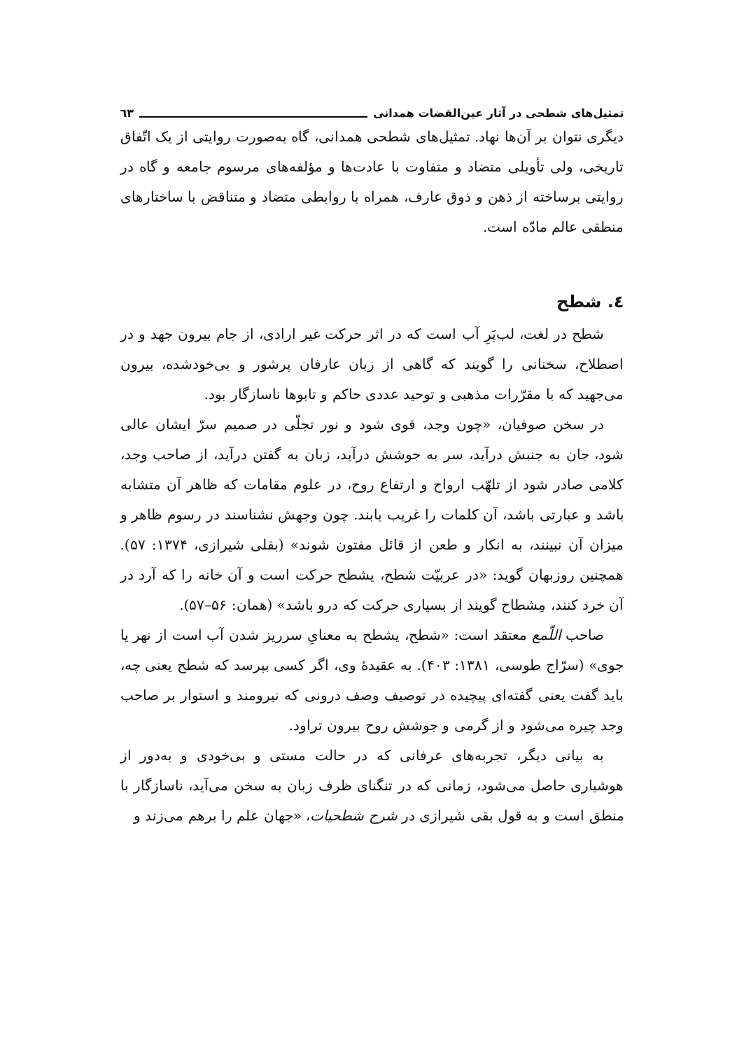تمثیل‌های شطحی در آثار عین‌القضات همدانی ٦٣
دیگری نتوان بر آن‌ها نهاد. تمثیل‌های شطحی همدانی، گاه به‌صورت روایتی از یک اتّفاق تاریخی، ولی تأویلی متضاد و متفاوت با عادت‌ها و مؤلفه‌های مرسوم جامعه و گاه در روایتی برساخته از ذهن و ذوق عارف، همراه با روابطی متضاد و متناقض با ساختارهای منطقی عالم مادّه است.
٤. شطح
شطح در لغت، لب‌پَرِ آب است که در اثر حرکت غیر ارادی، از جام بیرون جهد و در اصطلاح، سخنانی را گویند که گاهی از زبان عارفان پرشور و بی‌خودشده، بیرون می‌جهید که با مقرّرات مذهبی و توحید عددی حاکم و تابوها ناسازگار بود.
در سخن صوفیان، «چون وجد، قوی شود و نور تجلّی در صمیم سرّ ایشان عالی شود، جان به جنبش درآید، سر به جوشش درآید، زبان به گفتن درآید، از صاحب وجد، کلامی صادر شود از تلهّب ارواح و ارتفاع روح، در علوم مقامات که ظاهر آن متشابه باشد و عبارتی باشد، آن کلمات را غریب یابند. چون وجهش نشناسند در رسوم ظاهر و میزان آن نبینند، به انکار و طعن از قائل مفتون شوند» (بقلی شیرازی، ۱۳۷۴: ۵۷). همچنین روزبهان گوید: «در عربیّت شطح، یشطح حرکت است و آن خانه را که آرد در آن خرد کنند، مِشطاح گویند از بسیاری حرکت که درو باشد» (همان: ۵۶–۵۷).
صاحب اللّمع معتقد است: «شطح، یشطح به معنایِ سرریز شدن آب است از نهر یا جوی» (سرّاج طوسی، ۱۳۸۱: ۴۰۳). به عقیدهٔ وی، اگر کسی بپرسد که شطح یعنی چه، باید گفت یعنی گفته‌ای پیچیده در توصیف وصف درونی که نیرومند و استوار بر صاحب وجد چیره می‌شود و از گرمی و جوشش روح بیرون تراود.
به بیانی دیگر، تجربه‌های عرفانی که در حالت مستی و بی‌خودی و به‌دور از هوشیاری حاصل می‌شود، زمانی که در تنگنای ظرف زبان به سخن می‌آید، ناسازگار با منطق است و به قول بقی شیرازی در شرح شطحیات، «جهان علم را برهم می‌زند و